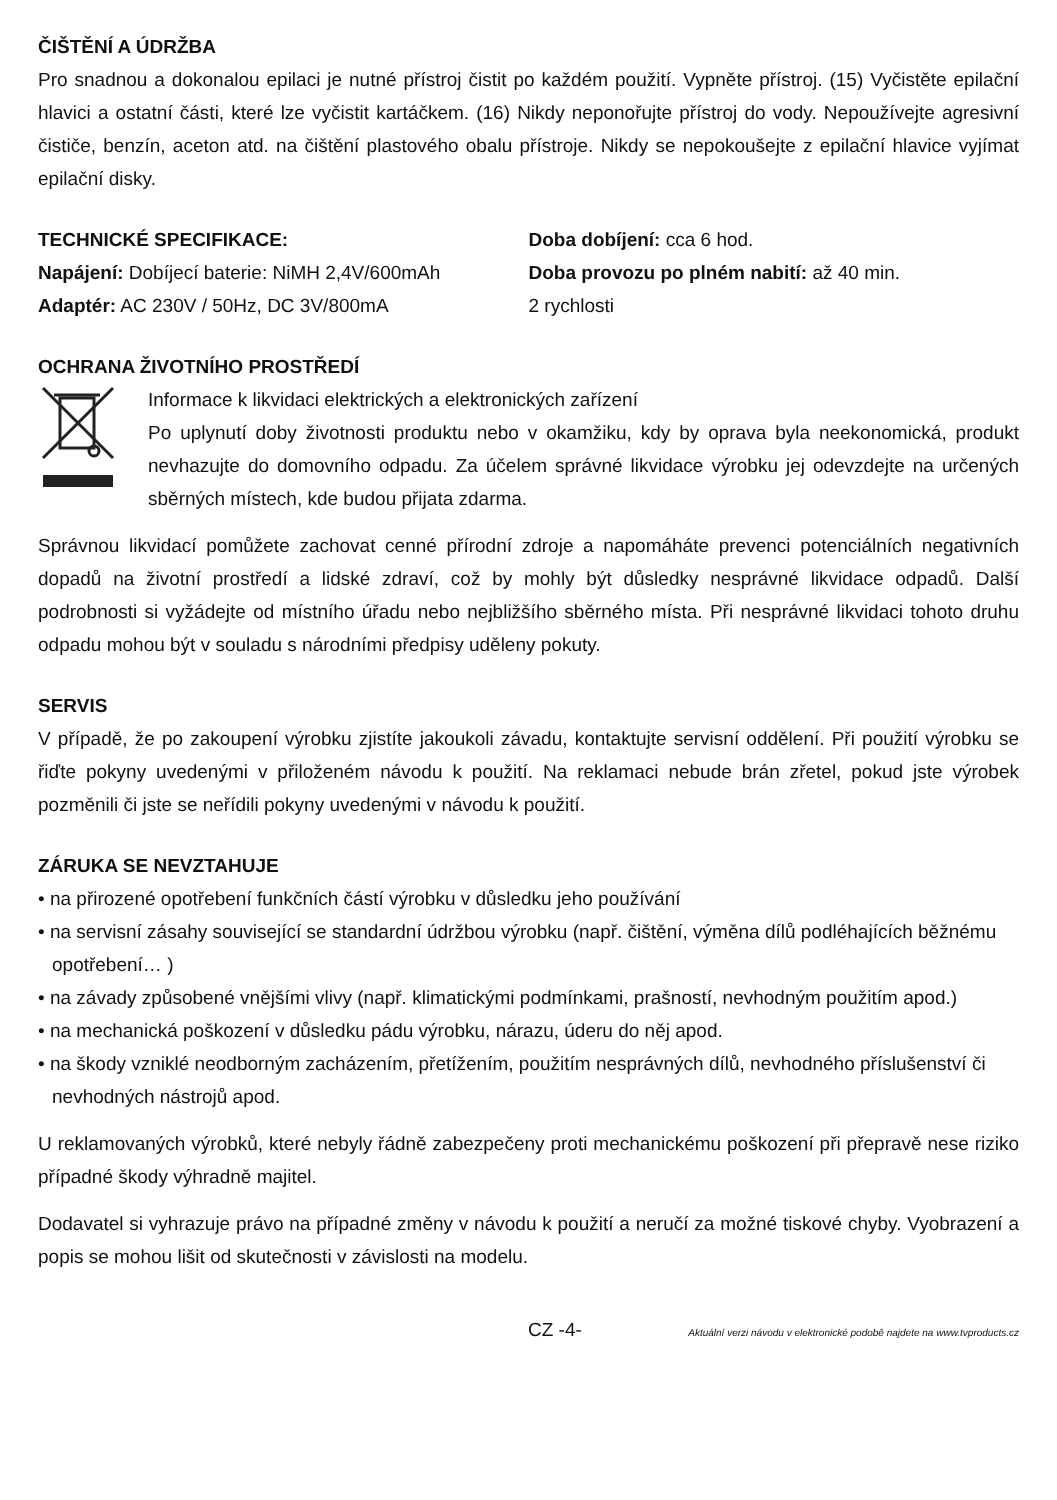ČIŠTĚNÍ A ÚDRŽBA
Pro snadnou a dokonalou epilaci je nutné přístroj čistit po každém použití. Vypněte přístroj. (15) Vyčistěte epilační hlavici a ostatní části, které lze vyčistit kartáčkem. (16) Nikdy neponořujte přístroj do vody. Nepoužívejte agresivní čističe, benzín, aceton atd. na čištění plastového obalu přístroje. Nikdy se nepokoušejte z epilační hlavice vyjímat epilační disky.
TECHNICKÉ SPECIFIKACE:
Napájení: Dobíjecí baterie: NiMH 2,4V/600mAh
Adaptér: AC 230V / 50Hz, DC 3V/800mA
Doba dobíjení: cca 6 hod.
Doba provozu po plném nabití: až 40 min.
2 rychlosti
OCHRANA ŽIVOTNÍHO PROSTŘEDÍ
Informace k likvidaci elektrických a elektronických zařízení
Po uplynutí doby životnosti produktu nebo v okamžiku, kdy by oprava byla neekonomická, produkt nevhazujte do domovního odpadu. Za účelem správné likvidace výrobku jej odevzdejte na určených sběrných místech, kde budou přijata zdarma.
Správnou likvidací pomůžete zachovat cenné přírodní zdroje a napomáháte prevenci potenciálních negativních dopadů na životní prostředí a lidské zdraví, což by mohly být důsledky nesprávné likvidace odpadů. Další podrobnosti si vyžádejte od místního úřadu nebo nejbližšího sběrného místa. Při nesprávné likvidaci tohoto druhu odpadu mohou být v souladu s národními předpisy uděleny pokuty.
SERVIS
V případě, že po zakoupení výrobku zjistíte jakoukoli závadu, kontaktujte servisní oddělení. Při použití výrobku se řiďte pokyny uvedenými v přiloženém návodu k použití. Na reklamaci nebude brán zřetel, pokud jste výrobek pozměnili či jste se neřídili pokyny uvedenými v návodu k použití.
ZÁRUKA SE NEVZTAHUJE
• na přirozené opotřebení funkčních částí výrobku v důsledku jeho používání
• na servisní zásahy související se standardní údržbou výrobku (např. čištění, výměna dílů podléhajících běžnému opotřebení… )
• na závady způsobené vnějšími vlivy (např. klimatickými podmínkami, prašností, nevhodným použitím apod.)
• na mechanická poškození v důsledku pádu výrobku, nárazu, úderu do něj apod.
• na škody vzniklé neodborným zacházením, přetížením, použitím nesprávných dílů, nevhodného příslušenství či nevhodných nástrojů apod.
U reklamovaných výrobků, které nebyly řádně zabezpečeny proti mechanickému poškození při přepravě nese riziko případné škody výhradně majitel.
Dodavatel si vyhrazuje právo na případné změny v návodu k použití a neručí za možné tiskové chyby. Vyobrazení a popis se mohou lišit od skutečnosti v závislosti na modelu.
CZ -4- Aktuální verzi návodu v elektronické podobě najdete na www.tvproducts.cz